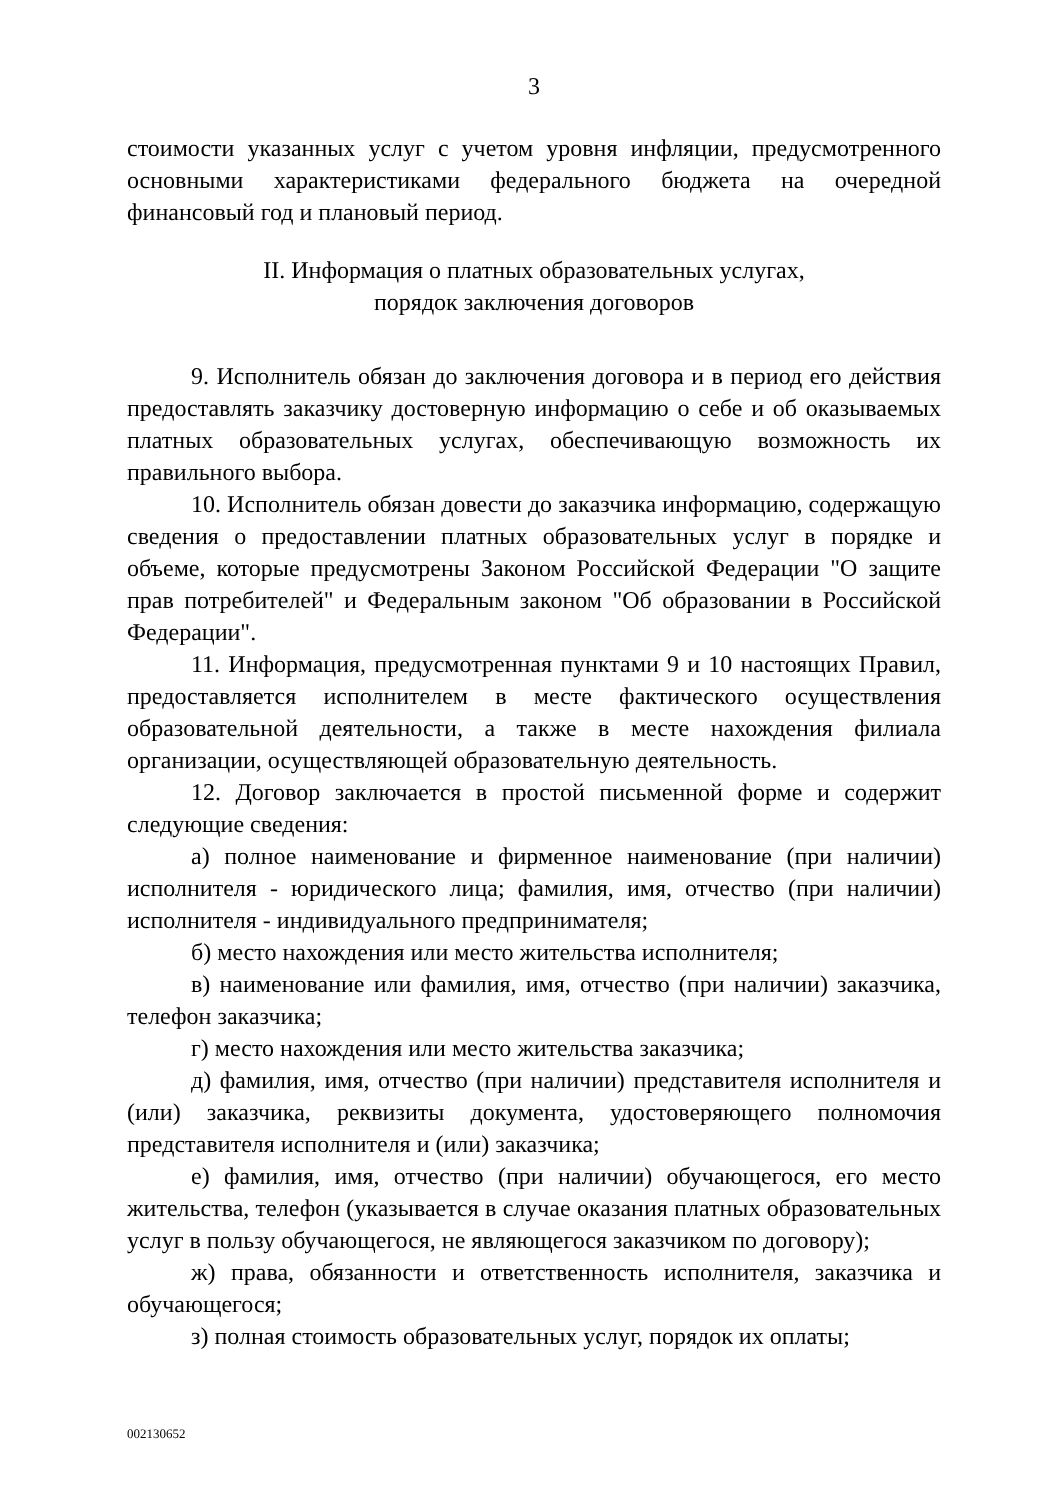3
стоимости указанных услуг с учетом уровня инфляции, предусмотренного основными характеристиками федерального бюджета на очередной финансовый год и плановый период.
II. Информация о платных образовательных услугах,
порядок заключения договоров
9. Исполнитель обязан до заключения договора и в период его действия предоставлять заказчику достоверную информацию о себе и об оказываемых платных образовательных услугах, обеспечивающую возможность их правильного выбора.
10. Исполнитель обязан довести до заказчика информацию, содержащую сведения о предоставлении платных образовательных услуг в порядке и объеме, которые предусмотрены Законом Российской Федерации "О защите прав потребителей" и Федеральным законом "Об образовании в Российской Федерации".
11. Информация, предусмотренная пунктами 9 и 10 настоящих Правил, предоставляется исполнителем в месте фактического осуществления образовательной деятельности, а также в месте нахождения филиала организации, осуществляющей образовательную деятельность.
12. Договор заключается в простой письменной форме и содержит следующие сведения:
а) полное наименование и фирменное наименование (при наличии) исполнителя - юридического лица; фамилия, имя, отчество (при наличии) исполнителя - индивидуального предпринимателя;
б) место нахождения или место жительства исполнителя;
в) наименование или фамилия, имя, отчество (при наличии) заказчика, телефон заказчика;
г) место нахождения или место жительства заказчика;
д) фамилия, имя, отчество (при наличии) представителя исполнителя и (или) заказчика, реквизиты документа, удостоверяющего полномочия представителя исполнителя и (или) заказчика;
е) фамилия, имя, отчество (при наличии) обучающегося, его место жительства, телефон (указывается в случае оказания платных образовательных услуг в пользу обучающегося, не являющегося заказчиком по договору);
ж) права, обязанности и ответственность исполнителя, заказчика и обучающегося;
з) полная стоимость образовательных услуг, порядок их оплаты;
002130652